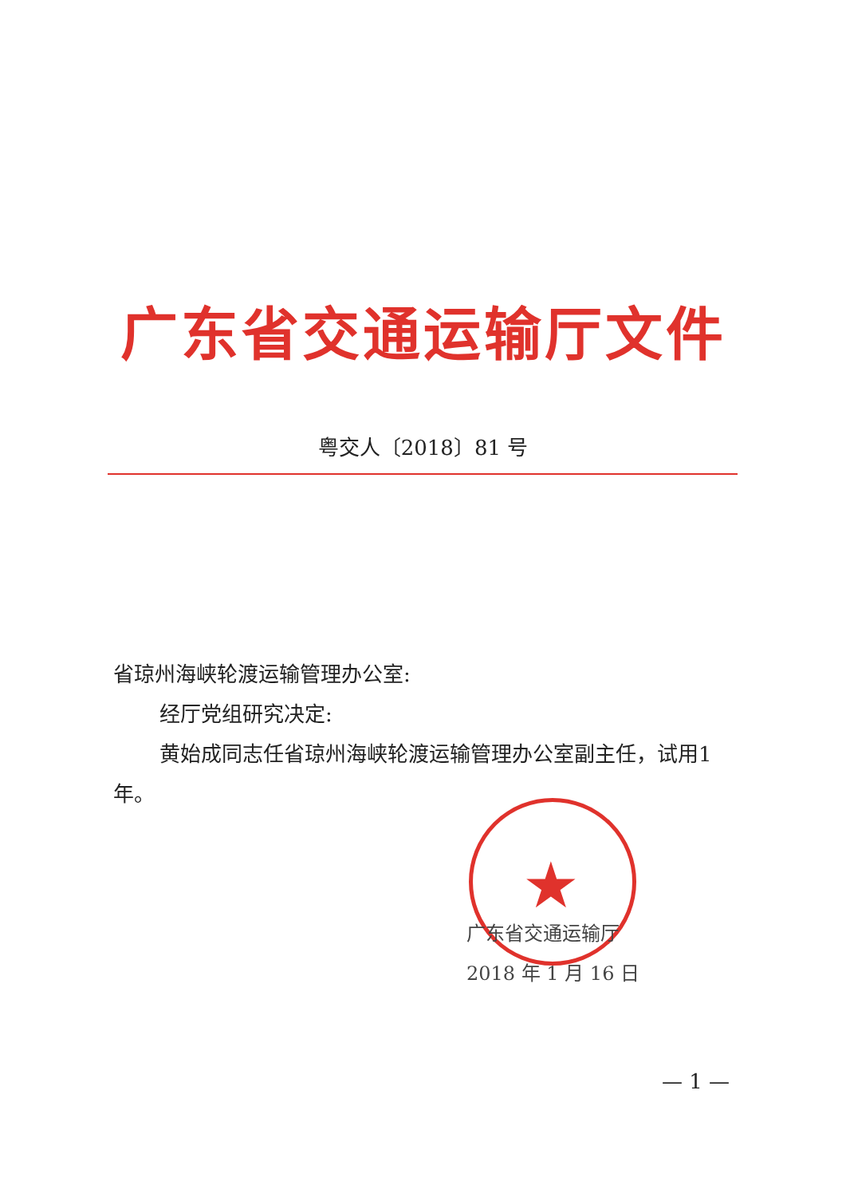广东省交通运输厅文件
粤交人〔2018〕81 号
省琼州海峡轮渡运输管理办公室:
经厅党组研究决定:
黄始成同志任省琼州海峡轮渡运输管理办公室副主任，试用1 年。
★
广东省交通运输厅
2018 年 1 月 16 日
— 1 —